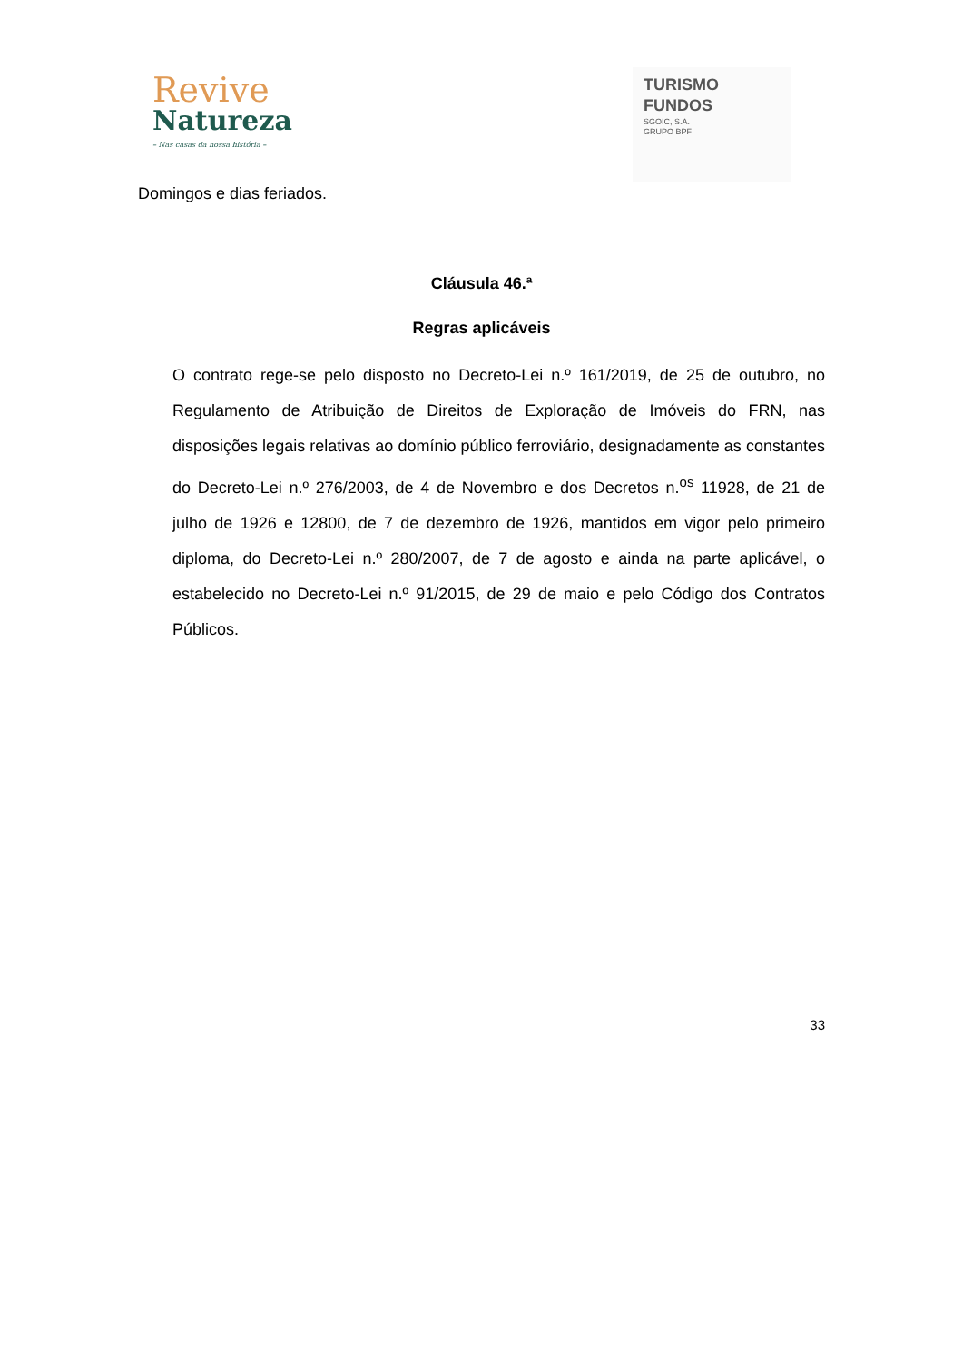Revive
Natureza
– Nas casas da nossa história –
TURISMO
FUNDOS
SGOIC, S.A.
GRUPO BPF
Domingos e dias feriados.
Cláusula 46.ª
Regras aplicáveis
O contrato rege-se pelo disposto no Decreto-Lei n.º 161/2019, de 25 de outubro, no Regulamento de Atribuição de Direitos de Exploração de Imóveis do FRN, nas disposições legais relativas ao domínio público ferroviário, designadamente as constantes do Decreto-Lei n.º 276/2003, de 4 de Novembro e dos Decretos n.<sup>os</sup> 11928, de 21 de julho de 1926 e 12800, de 7 de dezembro de 1926, mantidos em vigor pelo primeiro diploma, do Decreto-Lei n.º 280/2007, de 7 de agosto e ainda na parte aplicável, o estabelecido no Decreto-Lei n.º 91/2015, de 29 de maio e pelo Código dos Contratos Públicos.
33